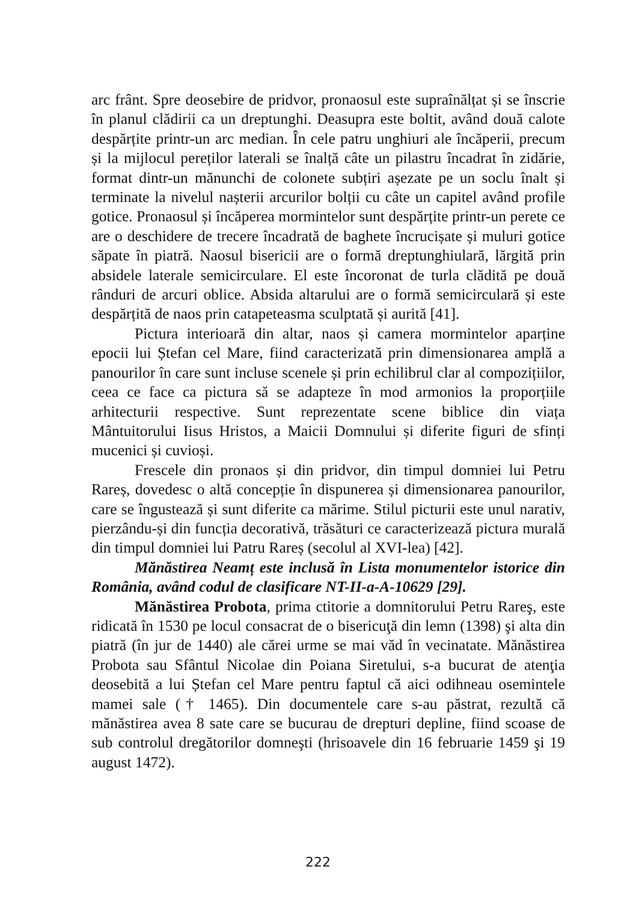arc frânt. Spre deosebire de pridvor, pronaosul este supraînălțat și se înscrie în planul clădirii ca un dreptunghi. Deasupra este boltit, având două calote despărțite printr-un arc median. În cele patru unghiuri ale încăperii, precum și la mijlocul pereților laterali se înalță câte un pilastru încadrat în zidărie, format dintr-un mănunchi de colonete subțiri așezate pe un soclu înalt și terminate la nivelul nașterii arcurilor bolții cu câte un capitel având profile gotice. Pronaosul și încăperea mormintelor sunt despărțite printr-un perete ce are o deschidere de trecere încadrată de baghete încrucișate și muluri gotice săpate în piatră. Naosul bisericii are o formă dreptunghiulară, lărgită prin absidele laterale semicirculare. El este încoronat de turla clădită pe două rânduri de arcuri oblice. Absida altarului are o formă semicirculară și este despărțită de naos prin catapeteasma sculptată și aurită [41].
Pictura interioară din altar, naos și camera mormintelor aparține epocii lui Ștefan cel Mare, fiind caracterizată prin dimensionarea amplă a panourilor în care sunt incluse scenele și prin echilibrul clar al compozițiilor, ceea ce face ca pictura să se adapteze în mod armonios la proporțiile arhitecturii respective. Sunt reprezentate scene biblice din viața Mântuitorului Iisus Hristos, a Maicii Domnului și diferite figuri de sfinți mucenici și cuvioși.
Frescele din pronaos și din pridvor, din timpul domniei lui Petru Rareș, dovedesc o altă concepție în dispunerea și dimensionarea panourilor, care se îngustează și sunt diferite ca mărime. Stilul picturii este unul narativ, pierzându-și din funcția decorativă, trăsături ce caracterizează pictura murală din timpul domniei lui Patru Rareș (secolul al XVI-lea) [42].
Mănăstirea Neamț este inclusă în Lista monumentelor istorice din România, având codul de clasificare NT-II-a-A-10629 [29].
Mănăstirea Probota, prima ctitorie a domnitorului Petru Rareş, este ridicată în 1530 pe locul consacrat de o bisericuţă din lemn (1398) şi alta din piatră (în jur de 1440) ale cărei urme se mai văd în vecinatate. Mănăstirea Probota sau Sfântul Nicolae din Poiana Siretului, s-a bucurat de atenţia deosebită a lui Ștefan cel Mare pentru faptul că aici odihneau osemintele mamei sale († 1465). Din documentele care s-au păstrat, rezultă că mănăstirea avea 8 sate care se bucurau de drepturi depline, fiind scoase de sub controlul dregătorilor domneşti (hrisoavele din 16 februarie 1459 şi 19 august 1472).
222